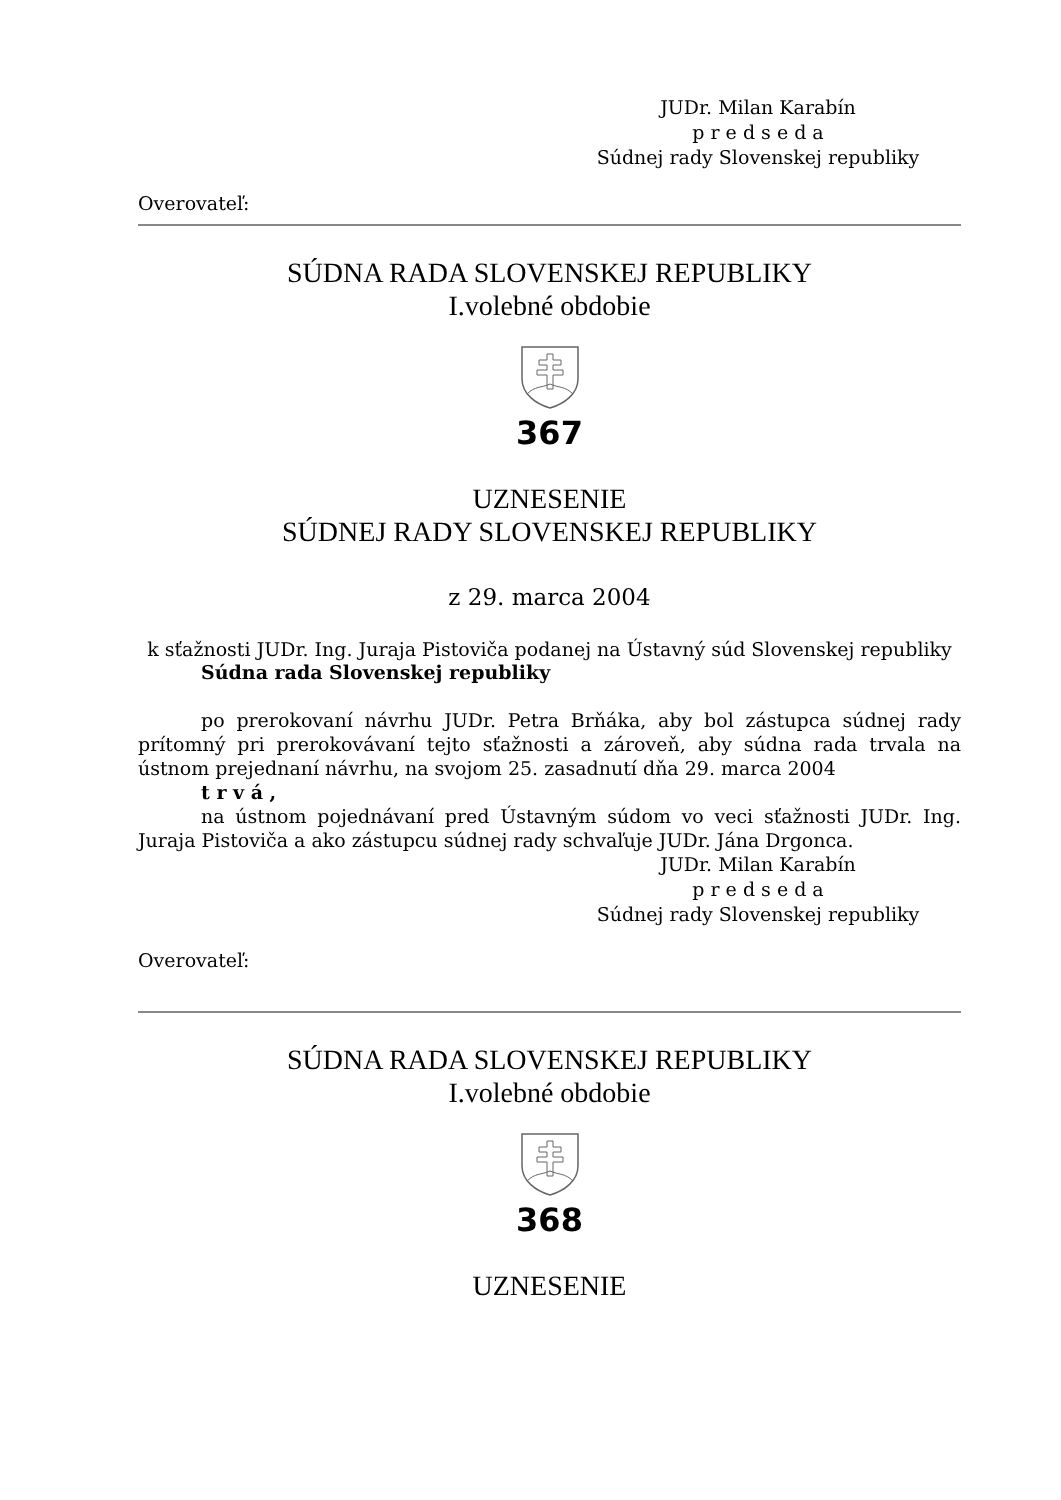JUDr. Milan Karabín
p r e d s e d a
Súdnej rady Slovenskej republiky
Overovateľ:
SÚDNA RADA SLOVENSKEJ REPUBLIKY
I.volebné obdobie
367
UZNESENIE
SÚDNEJ RADY SLOVENSKEJ REPUBLIKY
z 29. marca 2004
k sťažnosti JUDr. Ing. Juraja Pistoviča podanej na Ústavný súd Slovenskej republiky
Súdna rada Slovenskej republiky
po prerokovaní návrhu JUDr. Petra Brňáka, aby bol zástupca súdnej rady prítomný pri prerokovávaní tejto sťažnosti a zároveň, aby súdna rada trvala na ústnom prejednaní návrhu, na svojom 25. zasadnutí dňa 29. marca 2004
t r v á ,
na ústnom pojednávaní pred Ústavným súdom vo veci sťažnosti JUDr. Ing. Juraja Pistoviča a ako zástupcu súdnej rady schvaľuje JUDr. Jána Drgonca.
JUDr. Milan Karabín
p r e d s e d a
Súdnej rady Slovenskej republiky
Overovateľ:
SÚDNA RADA SLOVENSKEJ REPUBLIKY
I.volebné obdobie
368
UZNESENIE